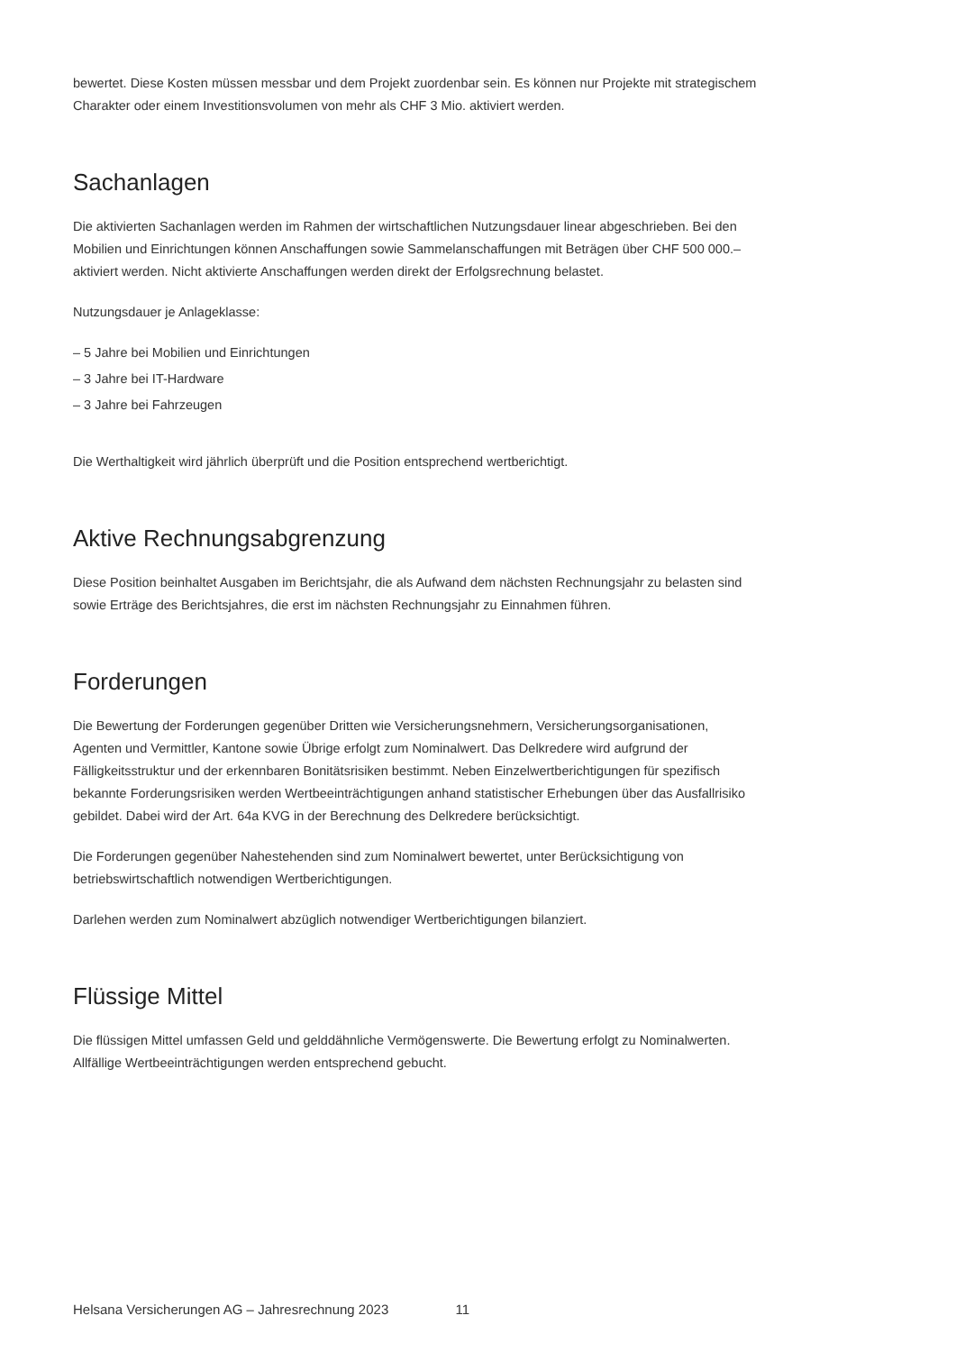bewertet. Diese Kosten müssen messbar und dem Projekt zuordenbar sein. Es können nur Projekte mit strategischem Charakter oder einem Investitionsvolumen von mehr als CHF 3 Mio. aktiviert werden.
Sachanlagen
Die aktivierten Sachanlagen werden im Rahmen der wirtschaftlichen Nutzungsdauer linear abgeschrieben. Bei den Mobilien und Einrichtungen können Anschaffungen sowie Sammelanschaffungen mit Beträgen über CHF 500 000.– aktiviert werden. Nicht aktivierte Anschaffungen werden direkt der Erfolgsrechnung belastet.
Nutzungsdauer je Anlageklasse:
– 5 Jahre bei Mobilien und Einrichtungen
– 3 Jahre bei IT-Hardware
– 3 Jahre bei Fahrzeugen
Die Werthaltigkeit wird jährlich überprüft und die Position entsprechend wertberichtigt.
Aktive Rechnungsabgrenzung
Diese Position beinhaltet Ausgaben im Berichtsjahr, die als Aufwand dem nächsten Rechnungsjahr zu belasten sind sowie Erträge des Berichtsjahres, die erst im nächsten Rechnungsjahr zu Einnahmen führen.
Forderungen
Die Bewertung der Forderungen gegenüber Dritten wie Versicherungsnehmern, Versicherungsorganisationen, Agenten und Vermittler, Kantone sowie Übrige erfolgt zum Nominalwert. Das Delkredere wird aufgrund der Fälligkeitsstruktur und der erkennbaren Bonitätsrisiken bestimmt. Neben Einzelwertberichtigungen für spezifisch bekannte Forderungsrisiken werden Wertbeeinträchtigungen anhand statistischer Erhebungen über das Ausfallrisiko gebildet. Dabei wird der Art. 64a KVG in der Berechnung des Delkredere berücksichtigt.
Die Forderungen gegenüber Nahestehenden sind zum Nominalwert bewertet, unter Berücksichtigung von betriebswirtschaftlich notwendigen Wertberichtigungen.
Darlehen werden zum Nominalwert abzüglich notwendiger Wertberichtigungen bilanziert.
Flüssige Mittel
Die flüssigen Mittel umfassen Geld und gelddähnliche Vermögenswerte. Die Bewertung erfolgt zu Nominalwerten. Allfällige Wertbeeinträchtigungen werden entsprechend gebucht.
Helsana Versicherungen AG – Jahresrechnung 2023 11